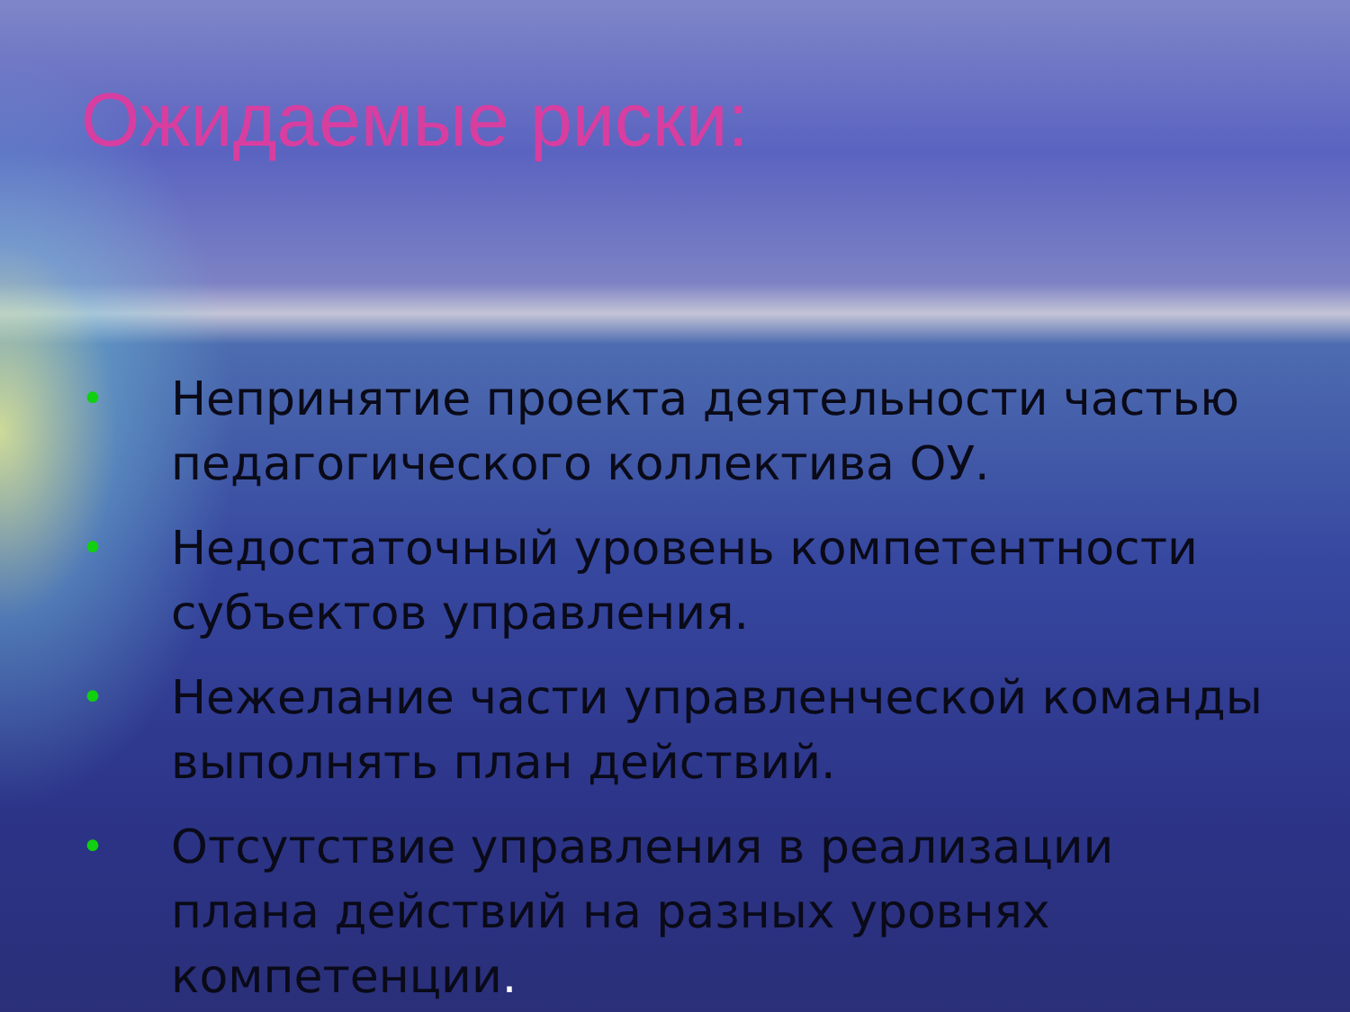Ожидаемые риски:
• Непринятие проекта деятельности частью педагогического коллектива ОУ.
• Недостаточный уровень компетентности субъектов управления.
• Нежелание части управленческой команды выполнять план действий.
• Отсутствие управления в реализации плана действий на разных уровнях компетенции.